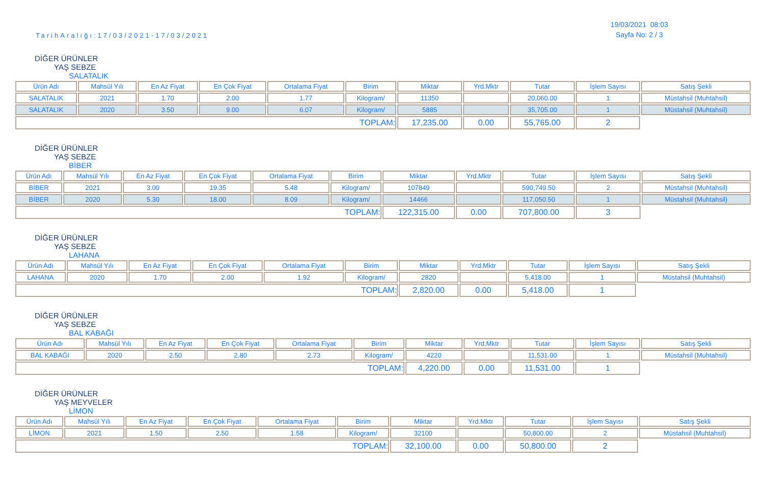TarihAralığı:17/03/2021-17/03/2021
19/03/2021 08:03
Sayfa No: 2 / 3
DİĞER ÜRÜNLER
YAŞ SEBZE
SALATALIK
| Ürün Adı | Mahsül Yılı | En Az Fiyat | En Çok Fiyat | Ortalama Fiyat | Birim | Miktar | Yrd.Mktr | Tutar | İşlem Sayısı | Satış Şekli |
| --- | --- | --- | --- | --- | --- | --- | --- | --- | --- | --- |
| SALATALIK | 2021 | 1.70 | 2.00 | 1.77 | Kilogram/ | 11350 | | 20,060.00 | 1 | Müstahsil (Muhtahsil) |
| SALATALIK | 2020 | 3.50 | 9.00 | 6.07 | Kilogram/ | 5885 | | 35,705.00 | 1 | Müstahsil (Muhtahsil) |
| TOPLAM: | | | | | | 17,235.00 | 0.00 | 55,765.00 | 2 | |
DİĞER ÜRÜNLER
YAŞ SEBZE
BİBER
| Ürün Adı | Mahsül Yılı | En Az Fiyat | En Çok Fiyat | Ortalama Fiyat | Birim | Miktar | Yrd.Mktr | Tutar | İşlem Sayısı | Satış Şekli |
| --- | --- | --- | --- | --- | --- | --- | --- | --- | --- | --- |
| BİBER | 2021 | 3.00 | 19.35 | 5.48 | Kilogram/ | 107849 | | 590,749.50 | 2 | Müstahsil (Muhtahsil) |
| BİBER | 2020 | 5.30 | 18.00 | 8.09 | Kilogram/ | 14466 | | 117,050.50 | 1 | Müstahsil (Muhtahsil) |
| TOPLAM: | | | | | | 122,315.00 | 0.00 | 707,800.00 | 3 | |
DİĞER ÜRÜNLER
YAŞ SEBZE
LAHANA
| Ürün Adı | Mahsül Yılı | En Az Fiyat | En Çok Fiyat | Ortalama Fiyat | Birim | Miktar | Yrd.Mktr | Tutar | İşlem Sayısı | Satış Şekli |
| --- | --- | --- | --- | --- | --- | --- | --- | --- | --- | --- |
| LAHANA | 2020 | 1.70 | 2.00 | 1.92 | Kilogram/ | 2820 | | 5,418.00 | 1 | Müstahsil (Muhtahsil) |
| TOPLAM: | | | | | | 2,820.00 | 0.00 | 5,418.00 | 1 | |
DİĞER ÜRÜNLER
YAŞ SEBZE
BAL KABAĞI
| Ürün Adı | Mahsül Yılı | En Az Fiyat | En Çok Fiyat | Ortalama Fiyat | Birim | Miktar | Yrd.Mktr | Tutar | İşlem Sayısı | Satış Şekli |
| --- | --- | --- | --- | --- | --- | --- | --- | --- | --- | --- |
| BAL KABAĞI | 2020 | 2.50 | 2.80 | 2.73 | Kilogram/ | 4220 | | 11,531.00 | 1 | Müstahsil (Muhtahsil) |
| TOPLAM: | | | | | | 4,220.00 | 0.00 | 11,531.00 | 1 | |
DİĞER ÜRÜNLER
YAŞ MEYVELER
LİMON
| Ürün Adı | Mahsül Yılı | En Az Fiyat | En Çok Fiyat | Ortalama Fiyat | Birim | Miktar | Yrd.Mktr | Tutar | İşlem Sayısı | Satış Şekli |
| --- | --- | --- | --- | --- | --- | --- | --- | --- | --- | --- |
| LİMON | 2021 | 1.50 | 2.50 | 1.58 | Kilogram/ | 32100 | | 50,800.00 | 2 | Müstahsil (Muhtahsil) |
| TOPLAM: | | | | | | 32,100.00 | 0.00 | 50,800.00 | 2 | |